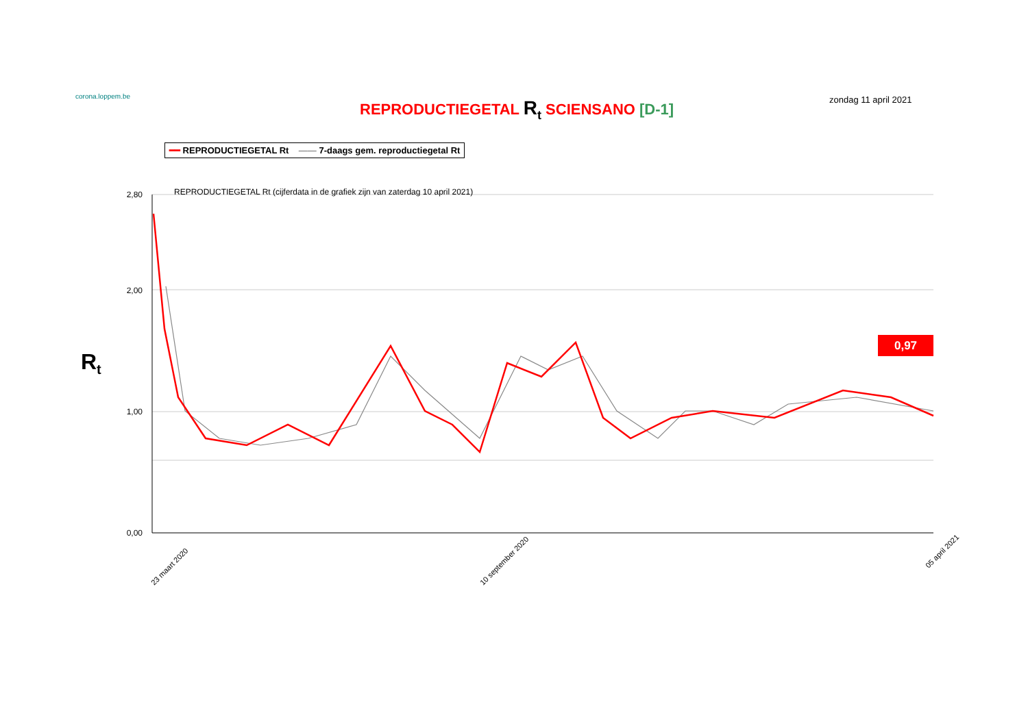corona.loppem.be
REPRODUCTIEGETAL R<sub>t</sub> SCIENSANO [D-1]
zondag 11 april 2021
━━ REPRODUCTIEGETAL Rt —— 7-daags gem. reproductiegetal Rt
R<sub>t</sub>
0,97
REPRODUCTIEGETAL Rt (cijferdata in de grafiek zijn van zaterdag 10 april 2021)
2,80
2,00
1,00
0,00
23 maart 2020
10 september 2020
05 april 2021